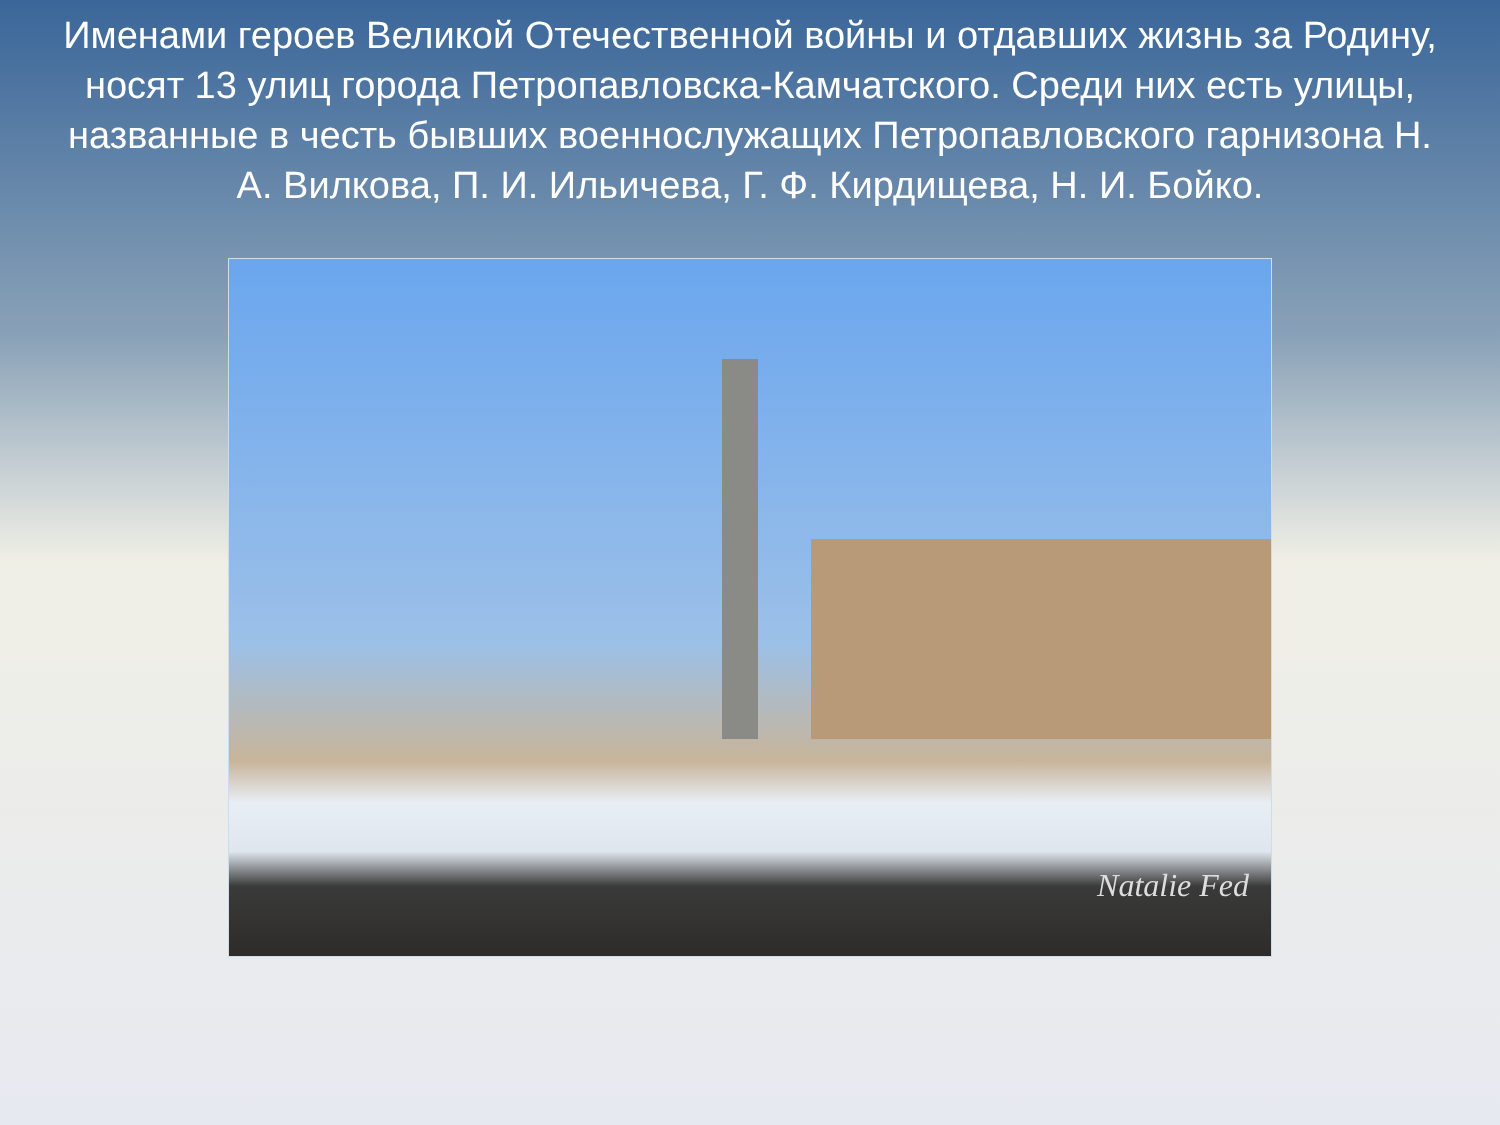Именами героев Великой Отечественной войны и отдавших жизнь за Родину, носят 13 улиц города Петропавловска-Камчатского. Среди них есть улицы, названные в честь бывших военнослужащих Петропавловского гарнизона Н. А. Вилкова, П. И. Ильичева, Г. Ф. Кирдищева, Н. И. Бойко.
Natalie Fed